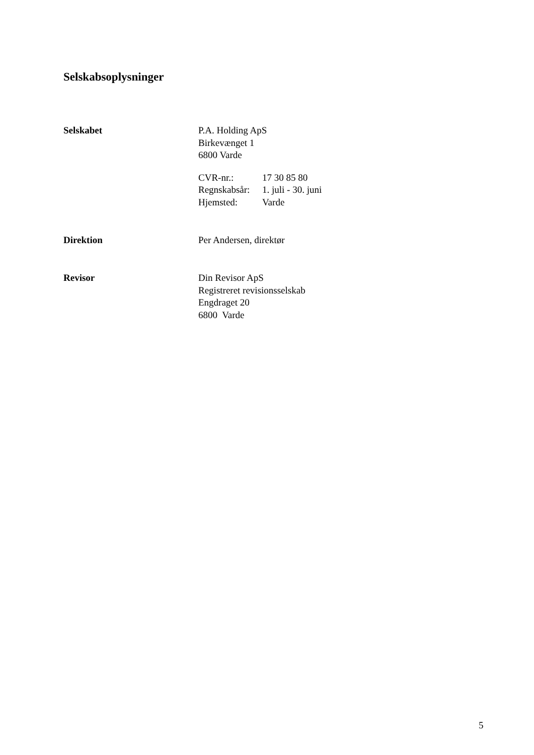Selskabsoplysninger
Selskabet P.A. Holding ApS
Birkevænget 1
6800 Varde
| CVR-nr.: | 17 30 85 80 |
| Regnskabsår: | 1. juli - 30. juni |
| Hjemsted: | Varde |
Direktion Per Andersen, direktør
Revisor Din Revisor ApS
Registreret revisionsselskab
Engdraget 20
6800 Varde
5